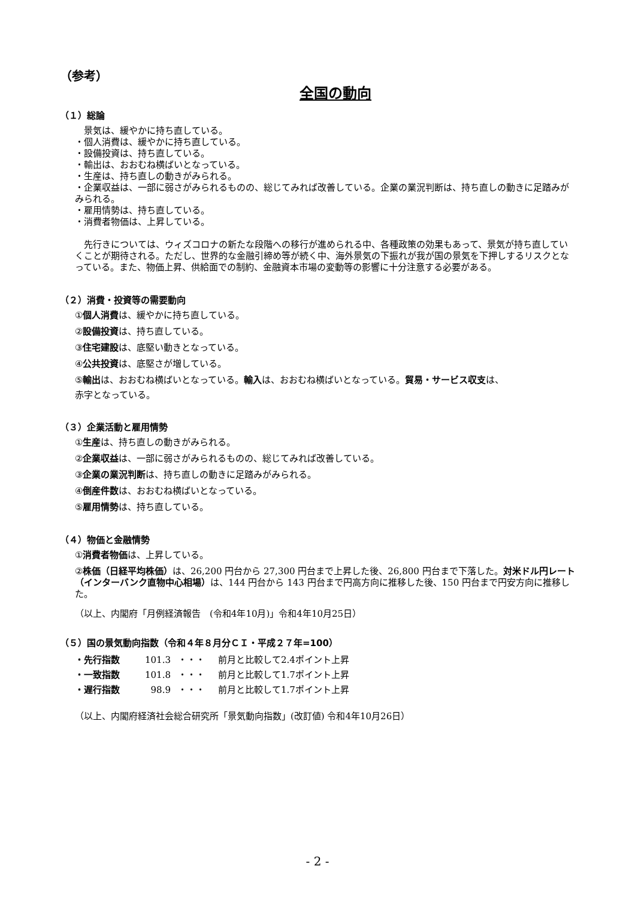（参考）
全国の動向
（１）総論
　景気は、緩やかに持ち直している。
・個人消費は、緩やかに持ち直している。
・設備投資は、持ち直している。
・輸出は、おおむね横ばいとなっている。
・生産は、持ち直しの動きがみられる。
・企業収益は、一部に弱さがみられるものの、総じてみれば改善している。企業の業況判断は、持ち直しの動きに足踏みがみられる。
・雇用情勢は、持ち直している。
・消費者物価は、上昇している。
　先行きについては、ウィズコロナの新たな段階への移行が進められる中、各種政策の効果もあって、景気が持ち直していくことが期待される。ただし、世界的な金融引締め等が続く中、海外景気の下振れが我が国の景気を下押しするリスクとなっている。また、物価上昇、供給面での制約、金融資本市場の変動等の影響に十分注意する必要がある。
（２）消費・投資等の需要動向
①個人消費は、緩やかに持ち直している。
②設備投資は、持ち直している。
③住宅建設は、底堅い動きとなっている。
④公共投資は、底堅さが増している。
⑤輸出は、おおむね横ばいとなっている。輸入は、おおむね横ばいとなっている。貿易・サービス収支は、
赤字となっている。
（３）企業活動と雇用情勢
①生産は、持ち直しの動きがみられる。
②企業収益は、一部に弱さがみられるものの、総じてみれば改善している。
③企業の業況判断は、持ち直しの動きに足踏みがみられる。
④倒産件数は、おおむね横ばいとなっている。
⑤雇用情勢は、持ち直している。
（４）物価と金融情勢
①消費者物価は、上昇している。
②株価（日経平均株価）は、26,200 円台から 27,300 円台まで上昇した後、26,800 円台まで下落した。対米ドル円レート（インターバンク直物中心相場）は、144 円台から 143 円台まで円高方向に推移した後、150 円台まで円安方向に推移した。
（以上、内閣府「月例経済報告　(令和4年10月)」令和4年10月25日）
（５）国の景気動向指数（令和４年８月分ＣＩ・平成２７年=100）
| ・先行指数 | 101.3 | ・・・ | 前月と比較して2.4ポイント上昇 |
| ・一致指数 | 101.8 | ・・・ | 前月と比較して1.7ポイント上昇 |
| ・遅行指数 | 98.9 | ・・・ | 前月と比較して1.7ポイント上昇 |
（以上、内閣府経済社会総合研究所「景気動向指数」(改訂値) 令和4年10月26日）
- 2 -